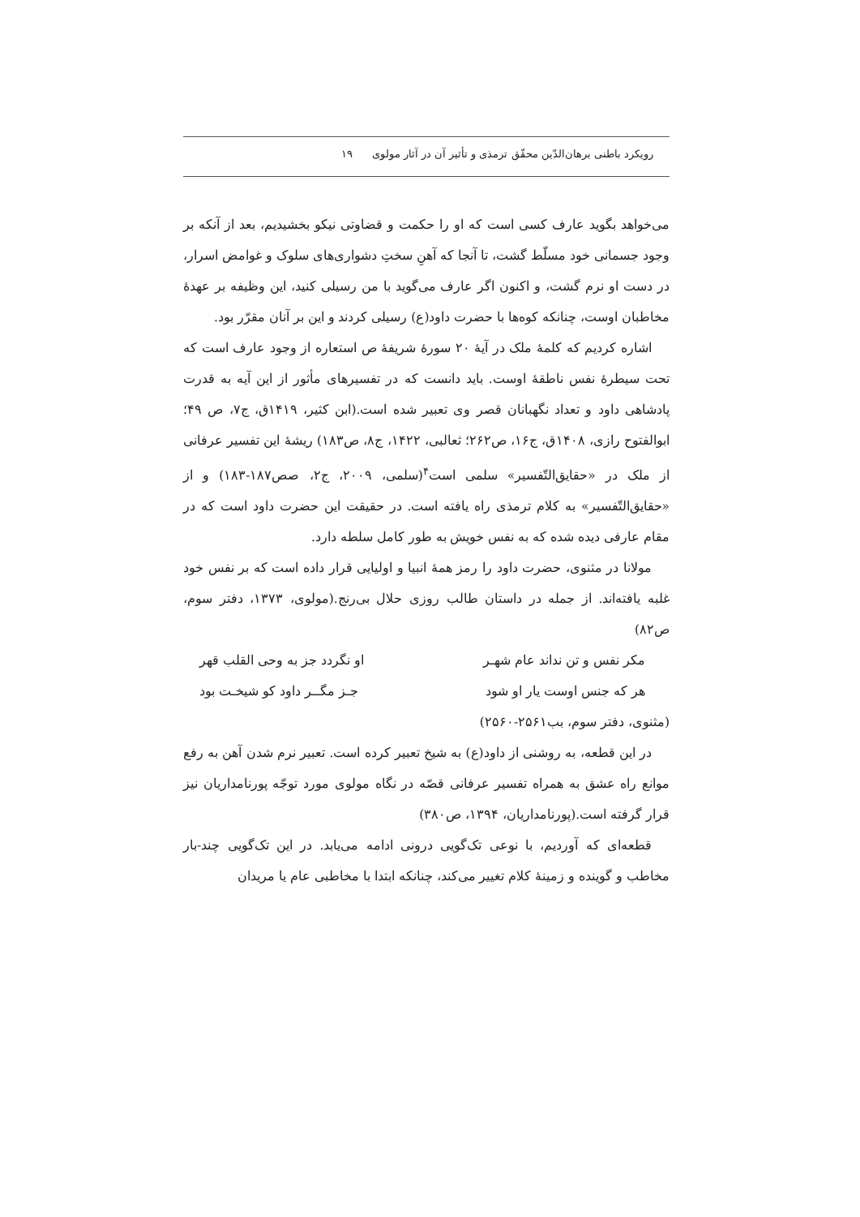رویکرد باطنی برهان‌الدّین محقّق ترمذی و تأثیر آن در آثار مولوی ۱۹
می‌خواهد بگوید عارف کسی است که او را حکمت و قضاوتی نیکو بخشیدیم، بعد از آنکه بر وجود جسمانی خود مسلّط گشت، تا آنجا که آهنِ سختِ دشواری‌های سلوک و غوامض اسرار، در دست او نرم گشت، و اکنون اگر عارف می‌گوید با من رسیلی کنید، این وظیفه بر عهدهٔ مخاطبان اوست، چنانکه کوه‌ها با حضرت داود(ع) رسیلی کردند و این بر آنان مقرّر بود.
اشاره کردیم که کلمهٔ ملک در آیهٔ ۲۰ سورهٔ شریفهٔ ص استعاره از وجود عارف است که تحت سیطرهٔ نفس ناطقهٔ اوست. باید دانست که در تفسیرهای مأثور از این آیه به قدرت پادشاهی داود و تعداد نگهبانان قصر وی تعبیر شده است.(ابن کثیر، ۱۴۱۹ق، ج۷، ص ۴۹؛ ابوالفتوح رازی، ۱۴۰۸ق، ج۱۶، ص۲۶۲؛ ثعالبی، ۱۴۲۲، ج۸، ص۱۸۳) ریشهٔ این تفسیر عرفانی از ملک در «حقایق‌التّفسیر» سلمی است<sup>۴</sup>(سلمی، ۲۰۰۹، ج۲، صص۱۸۷-۱۸۳) و از «حقایق‌التّفسیر» به کلام ترمذی راه یافته است. در حقیقت این حضرت داود است که در مقام عارفی دیده شده که به نفس خویش به طور کامل سلطه دارد.
مولانا در مثنوی، حضرت داود را رمز همهٔ انبیا و اولیایی قرار داده است که بر نفس خود غلبه یافته‌اند. از جمله در داستان طالب روزی حلال بی‌رنج.(مولوی، ۱۳۷۳، دفتر سوم، ص۸۲)
مکر نفس و تن نداند عام شهـر او نگردد جز به وحی القلب قهر
هر که جنس اوست یار او شود جـز مگــر داود کو شیخـت بود
(مثنوی، دفتر سوم، بب۲۵۶۱-۲۵۶۰)
در این قطعه، به روشنی از داود(ع) به شیخ تعبیر کرده است. تعبیر نرم شدن آهن به رفع موانع راه عشق به همراه تفسیر عرفانی قصّه در نگاه مولوی مورد توجّه پورنامداریان نیز قرار گرفته است.(پورنامداریان، ۱۳۹۴، ص۳۸۰)
قطعه‌ای که آوردیم، با نوعی تک‌گویی درونی ادامه می‌یابد. در این تک‌گویی چند-بار مخاطب و گوینده و زمینهٔ کلام تغییر می‌کند، چنانکه ابتدا با مخاطبی عام یا مریدان